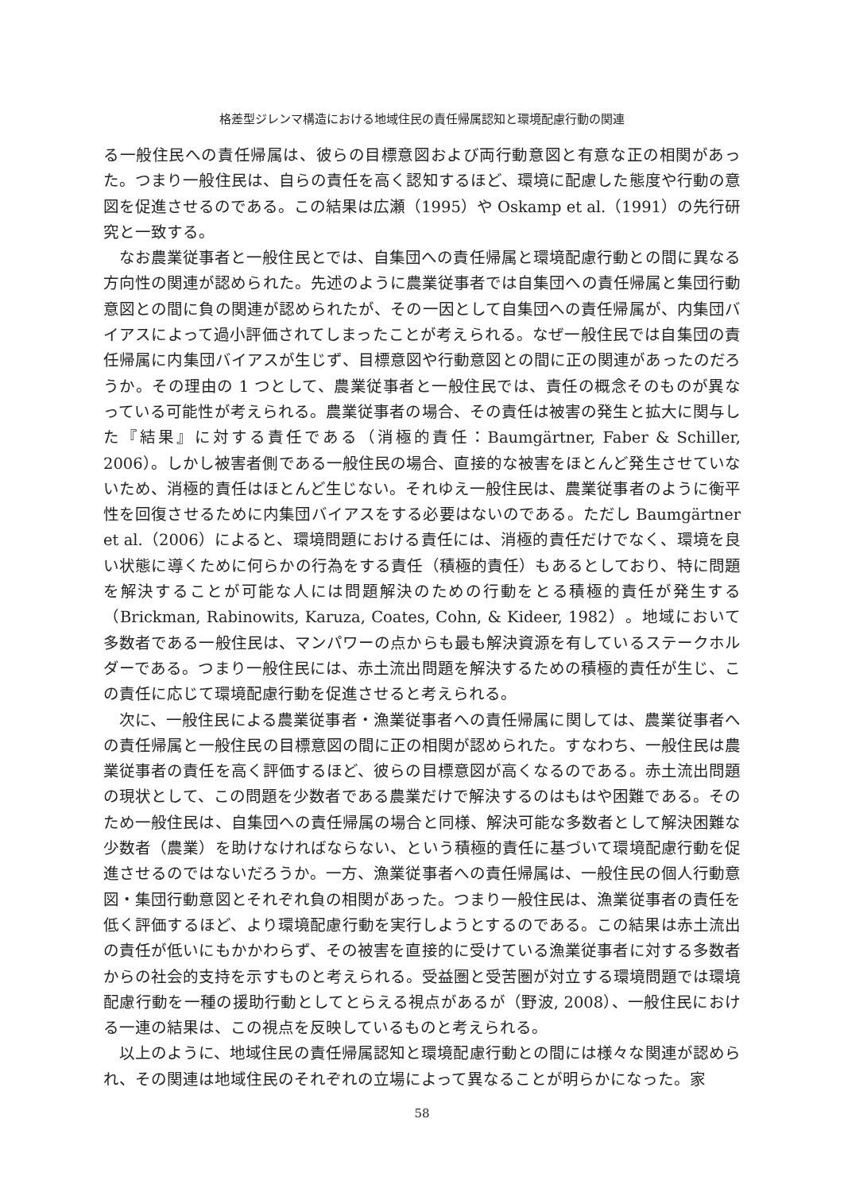格差型ジレンマ構造における地域住民の責任帰属認知と環境配慮行動の関連
る一般住民への責任帰属は、彼らの目標意図および両行動意図と有意な正の相関があった。つまり一般住民は、自らの責任を高く認知するほど、環境に配慮した態度や行動の意図を促進させるのである。この結果は広瀬（1995）や Oskamp et al.（1991）の先行研究と一致する。
なお農業従事者と一般住民とでは、自集団への責任帰属と環境配慮行動との間に異なる方向性の関連が認められた。先述のように農業従事者では自集団への責任帰属と集団行動意図との間に負の関連が認められたが、その一因として自集団への責任帰属が、内集団バイアスによって過小評価されてしまったことが考えられる。なぜ一般住民では自集団の責任帰属に内集団バイアスが生じず、目標意図や行動意図との間に正の関連があったのだろうか。その理由の 1 つとして、農業従事者と一般住民では、責任の概念そのものが異なっている可能性が考えられる。農業従事者の場合、その責任は被害の発生と拡大に関与した『結果』に対する責任である（消極的責任：Baumgärtner, Faber & Schiller, 2006）。しかし被害者側である一般住民の場合、直接的な被害をほとんど発生させていないため、消極的責任はほとんど生じない。それゆえ一般住民は、農業従事者のように衡平性を回復させるために内集団バイアスをする必要はないのである。ただし Baumgärtner et al.（2006）によると、環境問題における責任には、消極的責任だけでなく、環境を良い状態に導くために何らかの行為をする責任（積極的責任）もあるとしており、特に問題を解決することが可能な人には問題解決のための行動をとる積極的責任が発生する（Brickman, Rabinowits, Karuza, Coates, Cohn, & Kideer, 1982）。地域において多数者である一般住民は、マンパワーの点からも最も解決資源を有しているステークホルダーである。つまり一般住民には、赤土流出問題を解決するための積極的責任が生じ、この責任に応じて環境配慮行動を促進させると考えられる。
次に、一般住民による農業従事者・漁業従事者への責任帰属に関しては、農業従事者への責任帰属と一般住民の目標意図の間に正の相関が認められた。すなわち、一般住民は農業従事者の責任を高く評価するほど、彼らの目標意図が高くなるのである。赤土流出問題の現状として、この問題を少数者である農業だけで解決するのはもはや困難である。そのため一般住民は、自集団への責任帰属の場合と同様、解決可能な多数者として解決困難な少数者（農業）を助けなければならない、という積極的責任に基づいて環境配慮行動を促進させるのではないだろうか。一方、漁業従事者への責任帰属は、一般住民の個人行動意図・集団行動意図とそれぞれ負の相関があった。つまり一般住民は、漁業従事者の責任を低く評価するほど、より環境配慮行動を実行しようとするのである。この結果は赤土流出の責任が低いにもかかわらず、その被害を直接的に受けている漁業従事者に対する多数者からの社会的支持を示すものと考えられる。受益圏と受苦圏が対立する環境問題では環境配慮行動を一種の援助行動としてとらえる視点があるが（野波, 2008）、一般住民における一連の結果は、この視点を反映しているものと考えられる。
以上のように、地域住民の責任帰属認知と環境配慮行動との間には様々な関連が認められ、その関連は地域住民のそれぞれの立場によって異なることが明らかになった。家
58